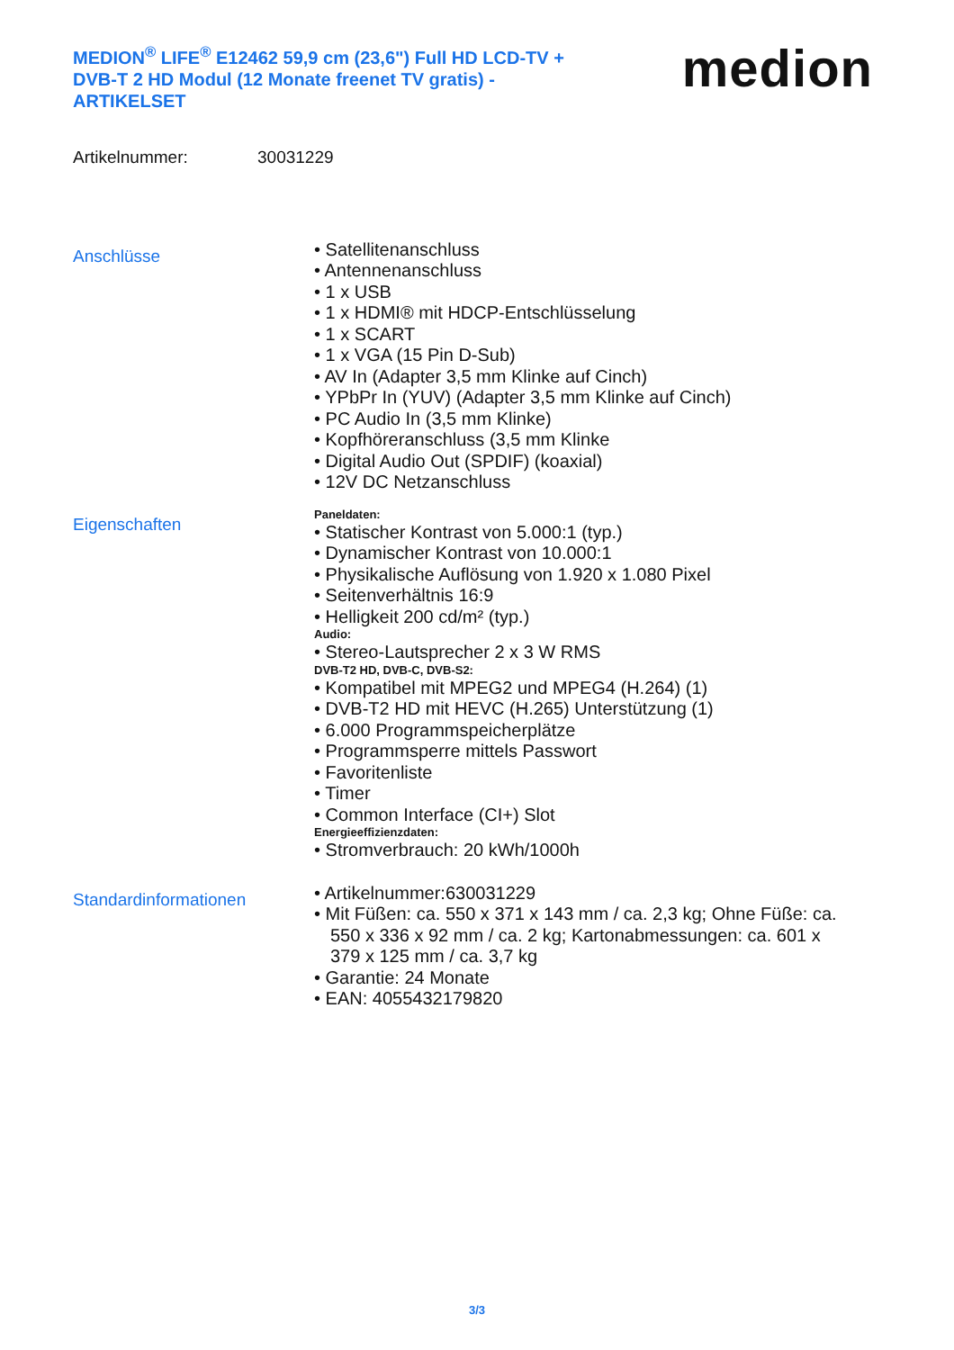MEDION<sup>®</sup> LIFE<sup>®</sup> E12462 59,9 cm (23,6") Full HD LCD-TV + DVB-T 2 HD Modul (12 Monate freenet TV gratis) - ARTIKELSET
medion
Artikelnummer: 30031229
Anschlüsse
• Satellitenanschluss
• Antennenanschluss
• 1 x USB
• 1 x HDMI® mit HDCP-Entschlüsselung
• 1 x SCART
• 1 x VGA (15 Pin D-Sub)
• AV In (Adapter 3,5 mm Klinke auf Cinch)
• YPbPr In (YUV) (Adapter 3,5 mm Klinke auf Cinch)
• PC Audio In (3,5 mm Klinke)
• Kopfhöreranschluss (3,5 mm Klinke
• Digital Audio Out (SPDIF) (koaxial)
• 12V DC Netzanschluss
Eigenschaften
Paneldaten:
• Statischer Kontrast von 5.000:1 (typ.)
• Dynamischer Kontrast von 10.000:1
• Physikalische Auflösung von 1.920 x 1.080 Pixel
• Seitenverhältnis 16:9
• Helligkeit 200 cd/m² (typ.)
Audio:
• Stereo-Lautsprecher 2 x 3 W RMS
DVB-T2 HD, DVB-C, DVB-S2:
• Kompatibel mit MPEG2 und MPEG4 (H.264) (1)
• DVB-T2 HD mit HEVC (H.265) Unterstützung (1)
• 6.000 Programmspeicherplätze
• Programmsperre mittels Passwort
• Favoritenliste
• Timer
• Common Interface (CI+) Slot
Energieeffizienzdaten:
• Stromverbrauch: 20 kWh/1000h
Standardinformationen
• Artikelnummer:630031229
• Mit Füßen: ca. 550 x 371 x 143 mm / ca. 2,3 kg; Ohne Füße: ca. 550 x 336 x 92 mm / ca. 2 kg; Kartonabmessungen: ca. 601 x 379 x 125 mm / ca. 3,7 kg
• Garantie: 24 Monate
• EAN: 4055432179820
3/3